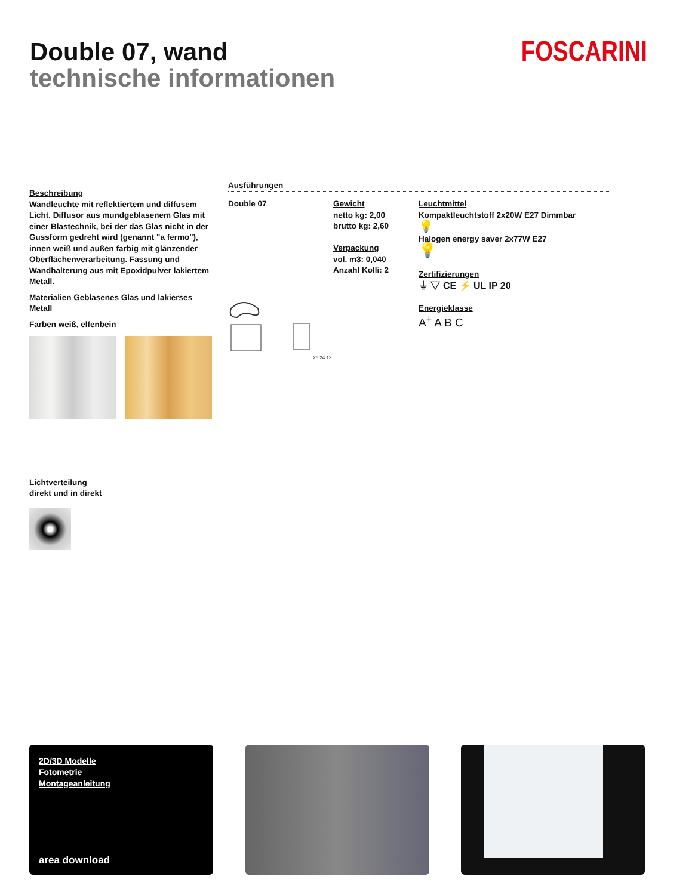Double 07, wand
technische informationen
FOSCARINI
Beschreibung
Wandleuchte mit reflektiertem und diffusem Licht. Diffusor aus mundgeblasenem Glas mit einer Blastechnik, bei der das Glas nicht in der Gussform gedreht wird (genannt "a fermo"), innen weiß und außen farbig mit glänzender Oberflächenverarbeitung. Fassung und Wandhalterung aus mit Epoxidpulver lakiertem Metall.
Materialien Geblasenes Glas und lakierses Metall
Farben weiß, elfenbein
Ausführungen
Double 07
26 24 13
Gewicht
netto kg: 2,00
brutto kg: 2,60
Verpackung
vol. m3: 0,040
Anzahl Kolli: 2
Leuchtmittel
Kompaktleuchtstoff 2x20W E27 Dimmbar
💡
Halogen energy saver 2x77W E27
💡
Zertifizierungen
⏚ ▽ CE ⚡ UL IP 20
Energieklasse
A<sup>+</sup> A B C
Lichtverteilung
direkt und in direkt
2D/3D Modelle
Fotometrie
Montageanleitung
area download